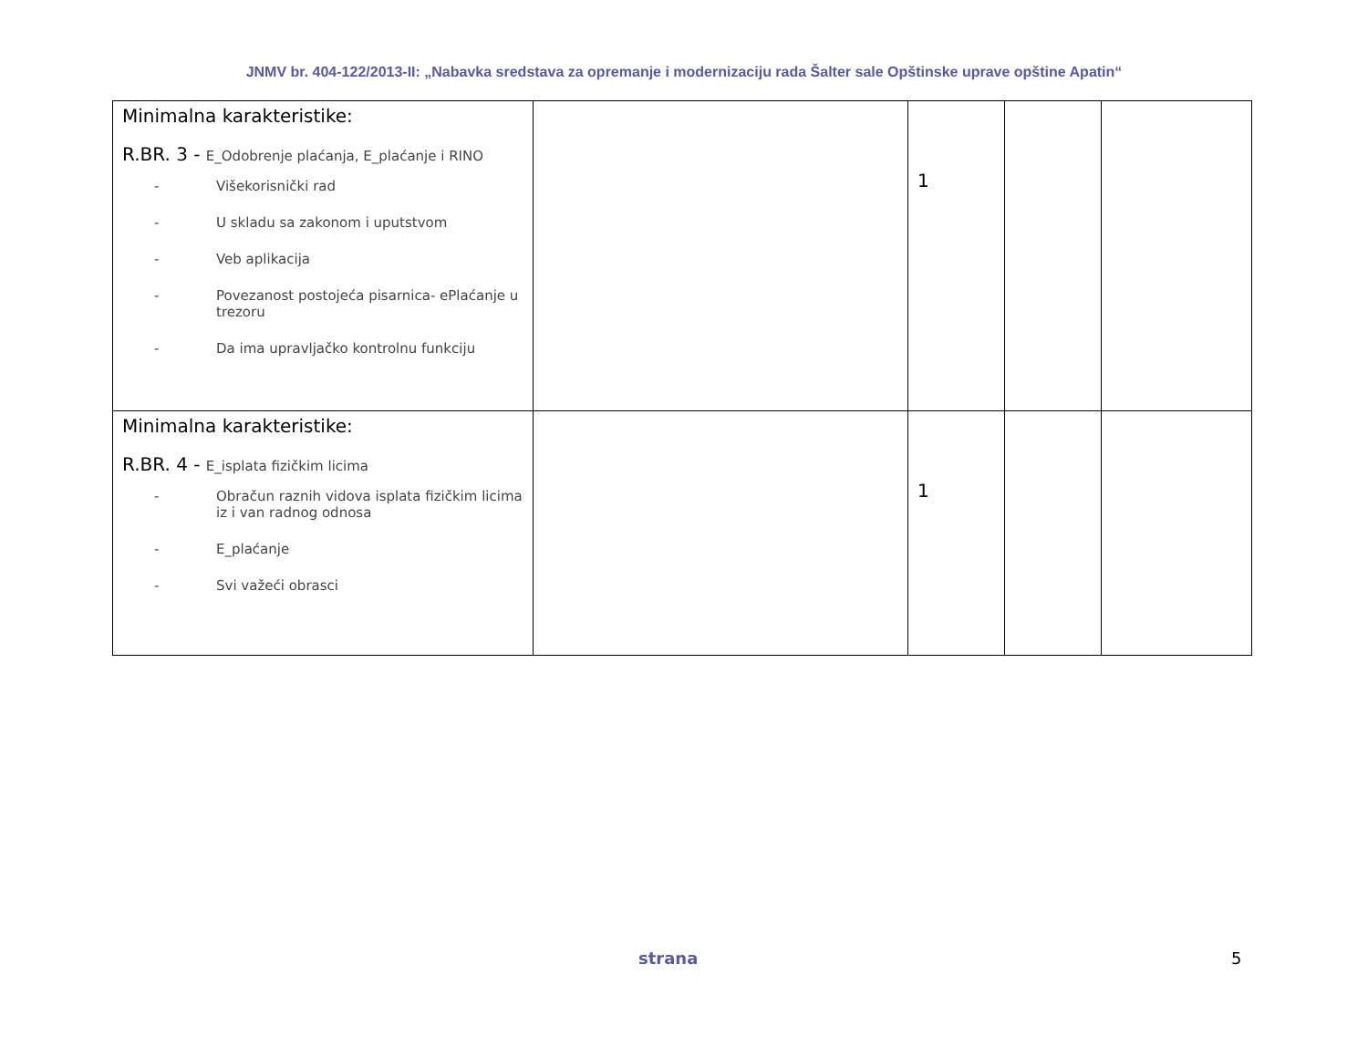JNMV br. 404-122/2013-II: „Nabavka sredstava za opremanje i modernizaciju rada Šalter sale Opštinske uprave opštine Apatin“
| Minimalna karakteristike: R.BR. 3 - E_Odobrenje plaćanja, E_plaćanje i RINO - Višekorisnički rad - U skladu sa zakonom i uputstvom - Veb aplikacija - Povezanost postojeća pisarnica- ePlaćanje u trezoru - Da ima upravljačko kontrolnu funkciju | | 1 | | |
| Minimalna karakteristike: R.BR. 4 - E_isplata fizičkim licima - Obračun raznih vidova isplata fizičkim licima iz i van radnog odnosa - E_plaćanje - Svi važeći obrasci | | 1 | | |
strana 5